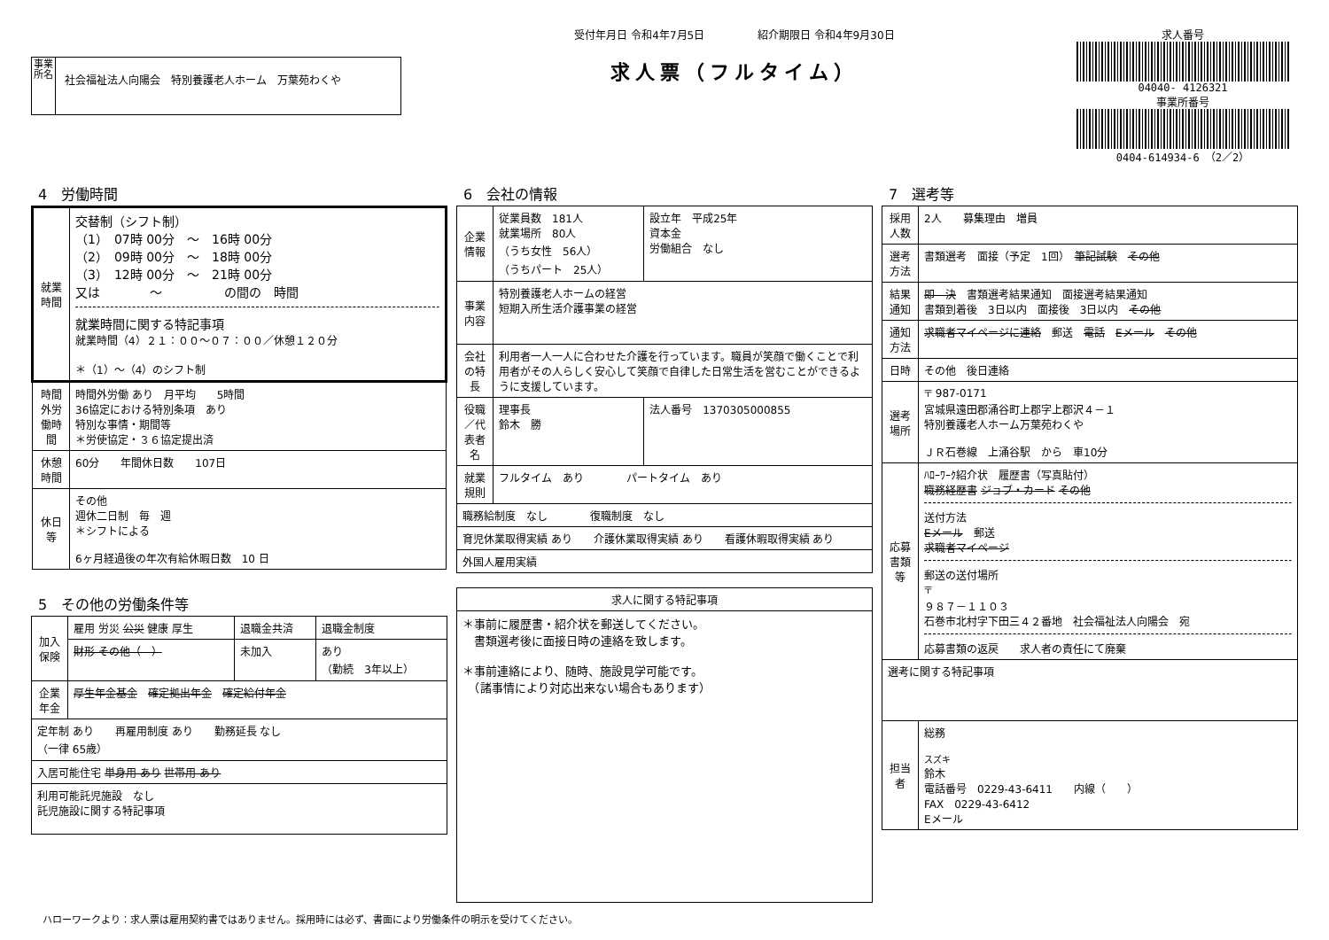事業所名
社会福祉法人向陽会　特別養護老人ホーム　万葉苑わくや
受付年月日 令和4年7月5日　　　　　紹介期限日 令和4年9月30日
求人票（フルタイム）
求人番号
04040- 4126321
事業所番号
0404-614934-6　（2／2）
4　労働時間
| 就業時間 | 交替制（シフト制） （1） 07時 00分 ～ 16時 00分 （2） 09時 00分 ～ 18時 00分 （3） 12時 00分 ～ 21時 00分 又は ～ の間の 時間 就業時間に関する特記事項 就業時間（4）２１：００～０７：００／休憩１２０分 ＊（1）～（4）のシフト制 |
| 時間外労働時間 | 時間外労働 あり 月平均 5時間 36協定における特別条項 あり 特別な事情・期間等 ＊労使協定・３６協定提出済 |
| 休憩時間 | 60分 年間休日数 107日 |
| 休日等 | その他 週休二日制 毎 週 ＊シフトによる 6ヶ月経過後の年次有給休暇日数 10 日 |
5　その他の労働条件等
| 加入保険 | 雇用 労災 公災 健康 厚生 | 退職金共済 | 退職金制度 |
| | 財形 その他（ ） | 未加入 | あり （勤続 3年以上） |
| 企業年金 | 厚生年金基金 確定拠出年金 確定給付年金 | | |
| 定年制 あり 再雇用制度 あり 勤務延長 なし （一律 65歳） | | | |
| 入居可能住宅 単身用 あり 世帯用 あり | | | |
| 利用可能託児施設 なし 託児施設に関する特記事項 | | | |
6　会社の情報
| 企業情報 | 従業員数 181人 就業場所 80人 （うち女性 56人） （うちパート 25人） | 設立年 平成25年 資本金 労働組合 なし |
| 事業内容 | 特別養護老人ホームの経営 短期入所生活介護事業の経営 | |
| 会社の特長 | 利用者一人一人に合わせた介護を行っています。職員が笑顔で働くことで利用者がその人らしく安心して笑顔で自律した日常生活を営むことができるように支援しています。 | |
| 役職／代表者名 | 理事長 鈴木 勝 | 法人番号 1370305000855 |
| 就業規則 | フルタイム あり パートタイム あり | |
| 職務給制度 なし 復職制度 なし | | |
| 育児休業取得実績 あり 介護休業取得実績 あり 看護休暇取得実績 あり | | |
| 外国人雇用実績 | | |
| 求人に関する特記事項 |
| ＊事前に履歴書・紹介状を郵送してください。 書類選考後に面接日時の連絡を致します。 ＊事前連絡により、随時、施設見学可能です。 （諸事情により対応出来ない場合もあります） |
7　選考等
| 採用人数 | 2人 募集理由 増員 |
| 選考方法 | 書類選考 面接（予定 1回） 筆記試験 その他 |
| 結果通知 | 即 決 書類選考結果通知 面接選考結果通知 書類到着後 3日以内 面接後 3日以内 その他 |
| 通知方法 | 求職者マイページに連絡 郵送 電話 Eメール その他 |
| 日時 | その他 後日連絡 |
| 選考場所 | 〒 987-0171 宮城県遠田郡涌谷町上郡字上郡沢４－１ 特別養護老人ホーム万葉苑わくや ＪＲ石巻線 上涌谷駅 から 車10分 |
| 応募書類等 | ﾊﾛｰﾜｰｸ紹介状 履歴書（写真貼付） 職務経歴書 ジョブ・カード その他 送付方法 Eメール 郵送 求職者マイページ 郵送の送付場所 〒 ９８７－１１０３ 石巻市北村字下田三４２番地 社会福祉法人向陽会 宛 応募書類の返戻 求人者の責任にて廃棄 |
| 選考に関する特記事項 | |
| 担当者 | 総務 スズキ 鈴木 電話番号 0229-43-6411 内線（ ） FAX 0229-43-6412 Eメール |
ハローワークより：求人票は雇用契約書ではありません。採用時には必ず、書面により労働条件の明示を受けてください。